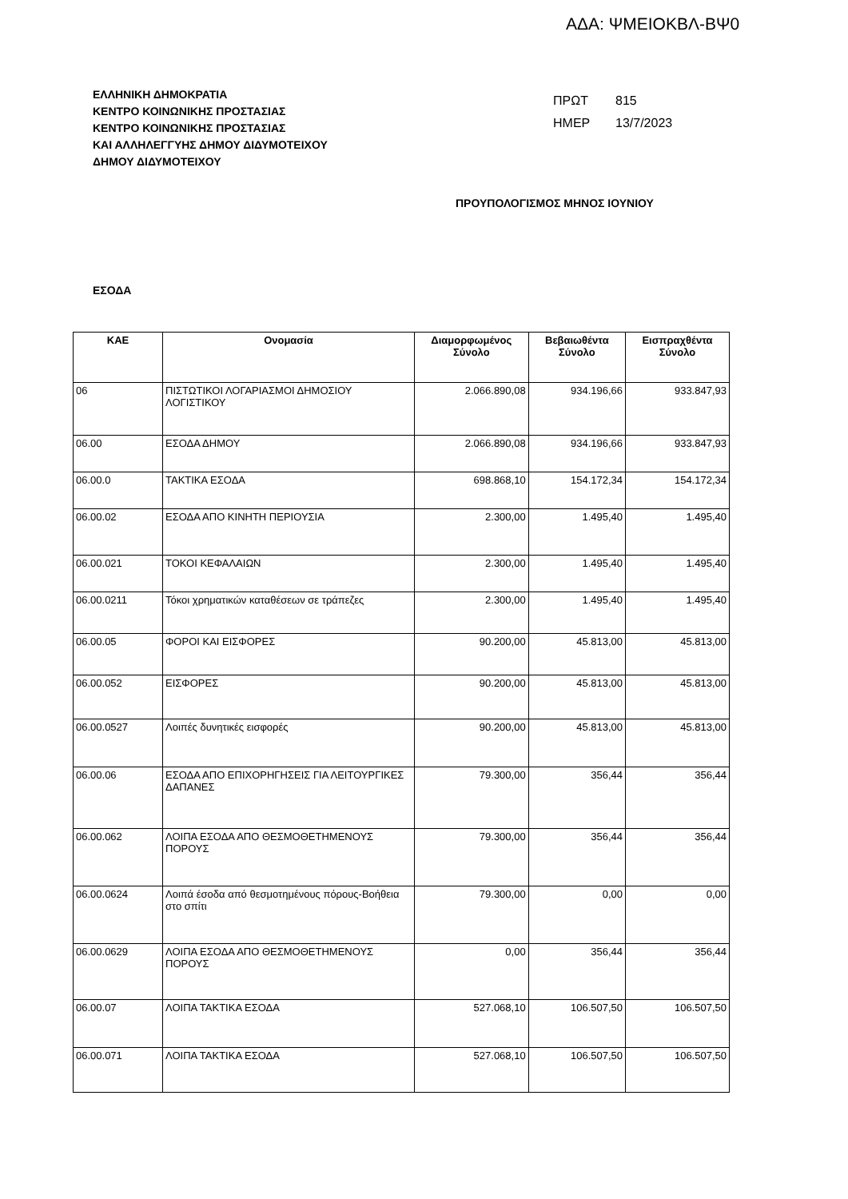ΑΔΑ: ΨΜΕΙΟΚΒΛ-ΒΨ0
ΕΛΛΗΝΙΚΗ ΔΗΜΟΚΡΑΤΙΑ
ΚΕΝΤΡΟ ΚΟΙΝΩΝΙΚΗΣ ΠΡΟΣΤΑΣΙΑΣ
ΚΕΝΤΡΟ ΚΟΙΝΩΝΙΚΗΣ ΠΡΟΣΤΑΣΙΑΣ
ΚΑΙ ΑΛΛΗΛΕΓΓΥΗΣ ΔΗΜΟΥ ΔΙΔΥΜΟΤΕΙΧΟΥ
ΔΗΜΟΥ ΔΙΔΥΜΟΤΕΙΧΟΥ
ΠΡΩΤ 815
ΗΜΕΡ 13/7/2023
ΠΡΟΥΠΟΛΟΓΙΣΜΟΣ ΜΗΝΟΣ ΙΟΥΝΙΟΥ
ΕΣΟΔΑ
| ΚΑΕ | Ονομασία | Διαμορφωμένος Σύνολο | Βεβαιωθέντα Σύνολο | Εισπραχθέντα Σύνολο |
| --- | --- | --- | --- | --- |
| 06 | ΠΙΣΤΩΤΙΚΟΙ ΛΟΓΑΡΙΑΣΜΟΙ ΔΗΜΟΣΙΟΥ ΛΟΓΙΣΤΙΚΟΥ | 2.066.890,08 | 934.196,66 | 933.847,93 |
| 06.00 | ΕΣΟΔΑ ΔΗΜΟΥ | 2.066.890,08 | 934.196,66 | 933.847,93 |
| 06.00.0 | ΤΑΚΤΙΚΑ ΕΣΟΔΑ | 698.868,10 | 154.172,34 | 154.172,34 |
| 06.00.02 | ΕΣΟΔΑ ΑΠΟ ΚΙΝΗΤΗ ΠΕΡΙΟΥΣΙΑ | 2.300,00 | 1.495,40 | 1.495,40 |
| 06.00.021 | ΤΟΚΟΙ ΚΕΦΑΛΑΙΩΝ | 2.300,00 | 1.495,40 | 1.495,40 |
| 06.00.0211 | Τόκοι χρηματικών καταθέσεων σε τράπεζες | 2.300,00 | 1.495,40 | 1.495,40 |
| 06.00.05 | ΦΟΡΟΙ ΚΑΙ ΕΙΣΦΟΡΕΣ | 90.200,00 | 45.813,00 | 45.813,00 |
| 06.00.052 | ΕΙΣΦΟΡΕΣ | 90.200,00 | 45.813,00 | 45.813,00 |
| 06.00.0527 | Λοιπές δυνητικές εισφορές | 90.200,00 | 45.813,00 | 45.813,00 |
| 06.00.06 | ΕΣΟΔΑ ΑΠΟ ΕΠΙΧΟΡΗΓΗΣΕΙΣ ΓΙΑ ΛΕΙΤΟΥΡΓΙΚΕΣ ΔΑΠΑΝΕΣ | 79.300,00 | 356,44 | 356,44 |
| 06.00.062 | ΛΟΙΠΑ ΕΣΟΔΑ ΑΠΟ ΘΕΣΜΟΘΕΤΗΜΕΝΟΥΣ ΠΟΡΟΥΣ | 79.300,00 | 356,44 | 356,44 |
| 06.00.0624 | Λοιπά έσοδα από θεσμοτημένους πόρους-Βοήθεια στο σπίτι | 79.300,00 | 0,00 | 0,00 |
| 06.00.0629 | ΛΟΙΠΑ ΕΣΟΔΑ ΑΠΟ ΘΕΣΜΟΘΕΤΗΜΕΝΟΥΣ ΠΟΡΟΥΣ | 0,00 | 356,44 | 356,44 |
| 06.00.07 | ΛΟΙΠΑ ΤΑΚΤΙΚΑ ΕΣΟΔΑ | 527.068,10 | 106.507,50 | 106.507,50 |
| 06.00.071 | ΛΟΙΠΑ ΤΑΚΤΙΚΑ ΕΣΟΔΑ | 527.068,10 | 106.507,50 | 106.507,50 |